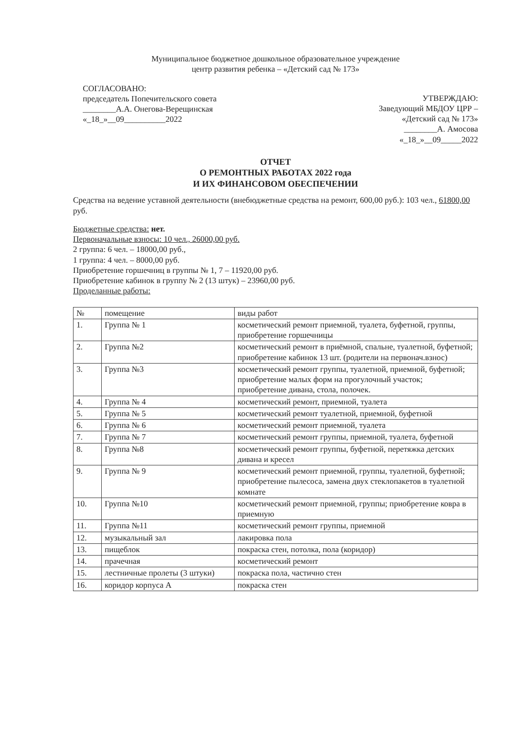Муниципальное бюджетное дошкольное образовательное учреждение
центр развития ребенка – «Детский сад № 173»
СОГЛАСОВАНО:
председатель Попечительского совета
________А.А. Онегова-Верещинская
«_18_»__09__________2022
УТВЕРЖДАЮ:
Заведующий МБДОУ ЦРР –
«Детский сад № 173»
________А. Амосова
«_18_»__09_____2022
ОТЧЕТ
О РЕМОНТНЫХ РАБОТАХ 2022 года
И ИХ ФИНАНСОВОМ ОБЕСПЕЧЕНИИ
Средства на ведение уставной деятельности (внебюджетные средства на ремонт, 600,00 руб.): 103 чел., 61800,00 руб.
Бюджетные средства: нет.
Первоначальные взносы: 10 чел., 26000,00 руб.
2 группа: 6 чел. – 18000,00 руб.,
1 группа: 4 чел. – 8000,00 руб.
Приобретение горшечниц в группы № 1, 7 – 11920,00 руб.
Приобретение кабинок в группу № 2 (13 штук) – 23960,00 руб.
Проделанные работы:
| № | помещение | виды работ |
| --- | --- | --- |
| 1. | Группа № 1 | косметический ремонт приемной, туалета, буфетной, группы, приобретение горшечницы |
| 2. | Группа №2 | косметический ремонт в приёмной, спальне, туалетной, буфетной; приобретение кабинок 13 шт. (родители на первонач.взнос) |
| 3. | Группа №3 | косметический ремонт группы, туалетной, приемной, буфетной; приобретение малых форм на прогулочный участок; приобретение дивана, стола, полочек. |
| 4. | Группа № 4 | косметический ремонт, приемной, туалета |
| 5. | Группа № 5 | косметический ремонт туалетной, приемной, буфетной |
| 6. | Группа № 6 | косметический ремонт приемной, туалета |
| 7. | Группа № 7 | косметический ремонт группы, приемной, туалета, буфетной |
| 8. | Группа №8 | косметический ремонт группы, буфетной, перетяжка детских дивана и кресел |
| 9. | Группа № 9 | косметический ремонт приемной, группы, туалетной, буфетной; приобретение пылесоса, замена двух стеклопакетов в туалетной комнате |
| 10. | Группа №10 | косметический ремонт приемной, группы; приобретение ковра в приемную |
| 11. | Группа №11 | косметический ремонт группы, приемной |
| 12. | музыкальный зал | лакировка пола |
| 13. | пищеблок | покраска стен, потолка, пола (коридор) |
| 14. | прачечная | косметический ремонт |
| 15. | лестничные пролеты (3 штуки) | покраска пола, частично стен |
| 16. | коридор корпуса А | покраска стен |